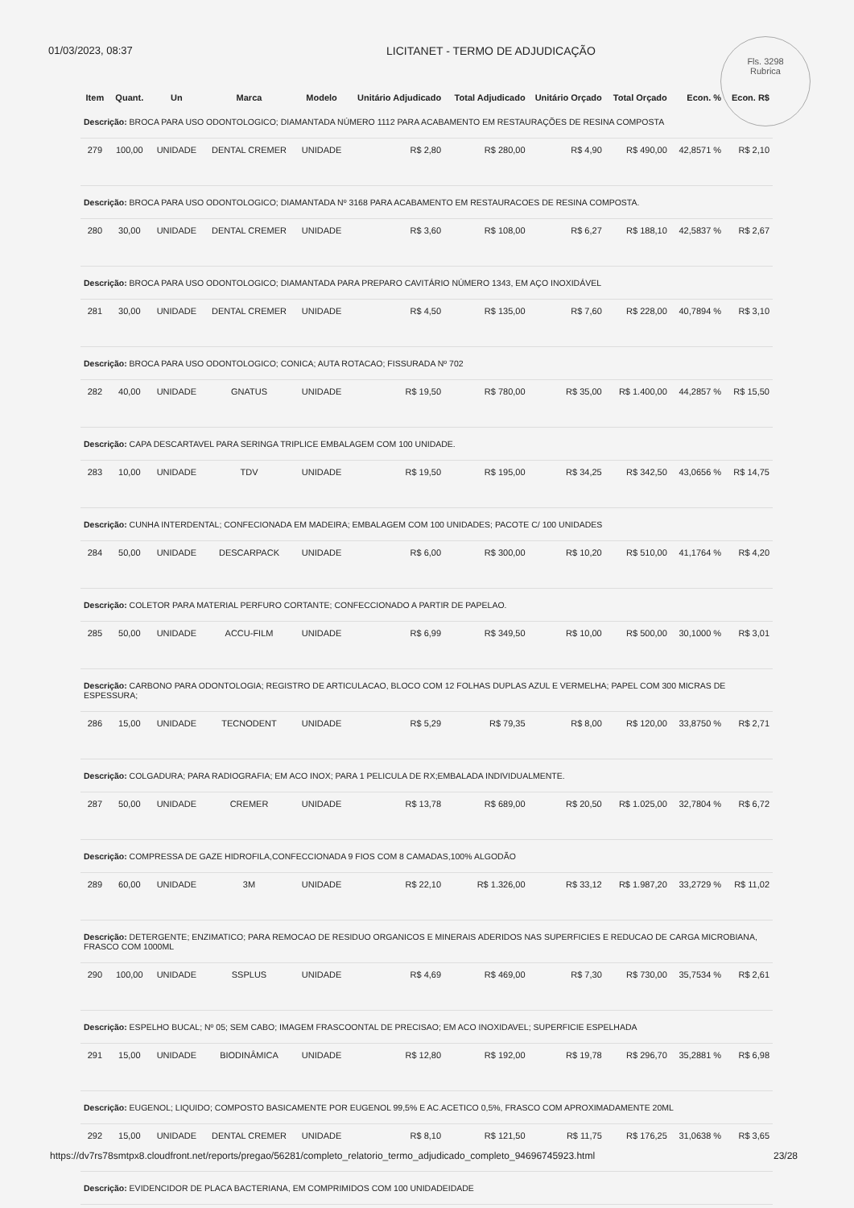01/03/2023, 08:37 LICITANET - TERMO DE ADJUDICAÇÃO
Fls. 3298
Rubrica
| Item | Quant. | Un | Marca | Modelo | Unitário Adjudicado | Total Adjudicado | Unitário Orçado | Total Orçado | Econ. % | Econ. R$ |
| --- | --- | --- | --- | --- | --- | --- | --- | --- | --- | --- |
| Descrição: BROCA PARA USO ODONTOLOGICO; DIAMANTADA NÚMERO 1112 PARA ACABAMENTO EM RESTAURAÇÕES DE RESINA COMPOSTA | | | | | | | | | | |
| 279 | 100,00 | UNIDADE | DENTAL CREMER | UNIDADE | R$ 2,80 | R$ 280,00 | R$ 4,90 | R$ 490,00 | 42,8571 % | R$ 2,10 |
| Descrição: BROCA PARA USO ODONTOLOGICO; DIAMANTADA Nº 3168 PARA ACABAMENTO EM RESTAURACOES DE RESINA COMPOSTA. | | | | | | | | | | |
| 280 | 30,00 | UNIDADE | DENTAL CREMER | UNIDADE | R$ 3,60 | R$ 108,00 | R$ 6,27 | R$ 188,10 | 42,5837 % | R$ 2,67 |
| Descrição: BROCA PARA USO ODONTOLOGICO; DIAMANTADA PARA PREPARO CAVITÁRIO NÚMERO 1343, EM AÇO INOXIDÁVEL | | | | | | | | | | |
| 281 | 30,00 | UNIDADE | DENTAL CREMER | UNIDADE | R$ 4,50 | R$ 135,00 | R$ 7,60 | R$ 228,00 | 40,7894 % | R$ 3,10 |
| Descrição: BROCA PARA USO ODONTOLOGICO; CONICA; AUTA ROTACAO; FISSURADA Nº 702 | | | | | | | | | | |
| 282 | 40,00 | UNIDADE | GNATUS | UNIDADE | R$ 19,50 | R$ 780,00 | R$ 35,00 | R$ 1.400,00 | 44,2857 % | R$ 15,50 |
| Descrição: CAPA DESCARTAVEL PARA SERINGA TRIPLICE EMBALAGEM COM 100 UNIDADE. | | | | | | | | | | |
| 283 | 10,00 | UNIDADE | TDV | UNIDADE | R$ 19,50 | R$ 195,00 | R$ 34,25 | R$ 342,50 | 43,0656 % | R$ 14,75 |
| Descrição: CUNHA INTERDENTAL; CONFECIONADA EM MADEIRA; EMBALAGEM COM 100 UNIDADES; PACOTE C/ 100 UNIDADES | | | | | | | | | | |
| 284 | 50,00 | UNIDADE | DESCARPACK | UNIDADE | R$ 6,00 | R$ 300,00 | R$ 10,20 | R$ 510,00 | 41,1764 % | R$ 4,20 |
| Descrição: COLETOR PARA MATERIAL PERFURO CORTANTE; CONFECCIONADO A PARTIR DE PAPELAO. | | | | | | | | | | |
| 285 | 50,00 | UNIDADE | ACCU-FILM | UNIDADE | R$ 6,99 | R$ 349,50 | R$ 10,00 | R$ 500,00 | 30,1000 % | R$ 3,01 |
| Descrição: CARBONO PARA ODONTOLOGIA; REGISTRO DE ARTICULACAO, BLOCO COM 12 FOLHAS DUPLAS AZUL E VERMELHA; PAPEL COM 300 MICRAS DE ESPESSURA; | | | | | | | | | | |
| 286 | 15,00 | UNIDADE | TECNODENT | UNIDADE | R$ 5,29 | R$ 79,35 | R$ 8,00 | R$ 120,00 | 33,8750 % | R$ 2,71 |
| Descrição: COLGADURA; PARA RADIOGRAFIA; EM ACO INOX; PARA 1 PELICULA DE RX;EMBALADA INDIVIDUALMENTE. | | | | | | | | | | |
| 287 | 50,00 | UNIDADE | CREMER | UNIDADE | R$ 13,78 | R$ 689,00 | R$ 20,50 | R$ 1.025,00 | 32,7804 % | R$ 6,72 |
| Descrição: COMPRESSA DE GAZE HIDROFILA,CONFECCIONADA 9 FIOS COM 8 CAMADAS,100% ALGODÃO | | | | | | | | | | |
| 289 | 60,00 | UNIDADE | 3M | UNIDADE | R$ 22,10 | R$ 1.326,00 | R$ 33,12 | R$ 1.987,20 | 33,2729 % | R$ 11,02 |
| Descrição: DETERGENTE; ENZIMATICO; PARA REMOCAO DE RESIDUO ORGANICOS E MINERAIS ADERIDOS NAS SUPERFICIES E REDUCAO DE CARGA MICROBIANA, FRASCO COM 1000ML | | | | | | | | | | |
| 290 | 100,00 | UNIDADE | SSPLUS | UNIDADE | R$ 4,69 | R$ 469,00 | R$ 7,30 | R$ 730,00 | 35,7534 % | R$ 2,61 |
| Descrição: ESPELHO BUCAL; Nº 05; SEM CABO; IMAGEM FRASCOONTAL DE PRECISAO; EM ACO INOXIDAVEL; SUPERFICIE ESPELHADA | | | | | | | | | | |
| 291 | 15,00 | UNIDADE | BIODINÂMICA | UNIDADE | R$ 12,80 | R$ 192,00 | R$ 19,78 | R$ 296,70 | 35,2881 % | R$ 6,98 |
| Descrição: EUGENOL; LIQUIDO; COMPOSTO BASICAMENTE POR EUGENOL 99,5% E AC.ACETICO 0,5%, FRASCO COM APROXIMADAMENTE 20ML | | | | | | | | | | |
| 292 | 15,00 | UNIDADE | DENTAL CREMER | UNIDADE | R$ 8,10 | R$ 121,50 | R$ 11,75 | R$ 176,25 | 31,0638 % | R$ 3,65 |
| Descrição: EVIDENCIDOR DE PLACA BACTERIANA, EM COMPRIMIDOS COM 100 UNIDADEIDADE | | | | | | | | | | |
https://dv7rs78smtpx8.cloudfront.net/reports/pregao/56281/completo_relatorio_termo_adjudicado_completo_94696745923.html 23/28